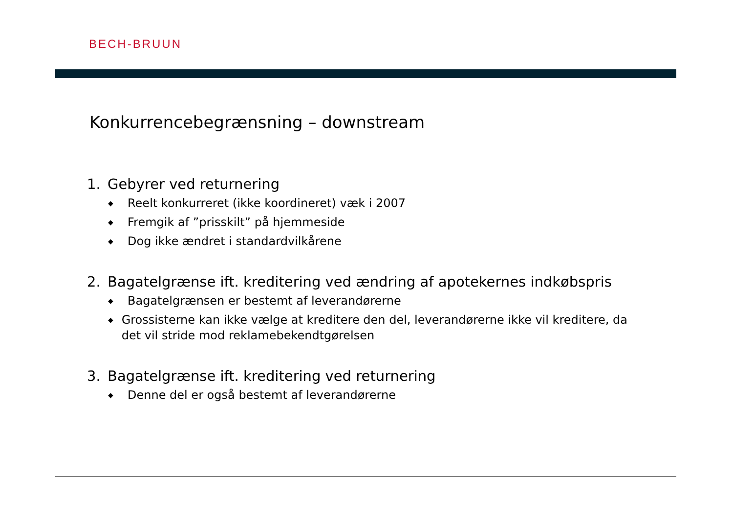BECH-BRUUN
Konkurrencebegrænsning – downstream
1. Gebyrer ved returnering
◆ Reelt konkurreret (ikke koordineret) væk i 2007
◆ Fremgik af ”prisskilt” på hjemmeside
◆ Dog ikke ændret i standardvilkårene
2. Bagatelgrænse ift. kreditering ved ændring af apotekernes indkøbspris
◆ Bagatelgrænsen er bestemt af leverandørerne
◆ Grossisterne kan ikke vælge at kreditere den del, leverandørerne ikke vil kreditere, da det vil stride mod reklamebekendtgørelsen
3. Bagatelgrænse ift. kreditering ved returnering
◆ Denne del er også bestemt af leverandørerne